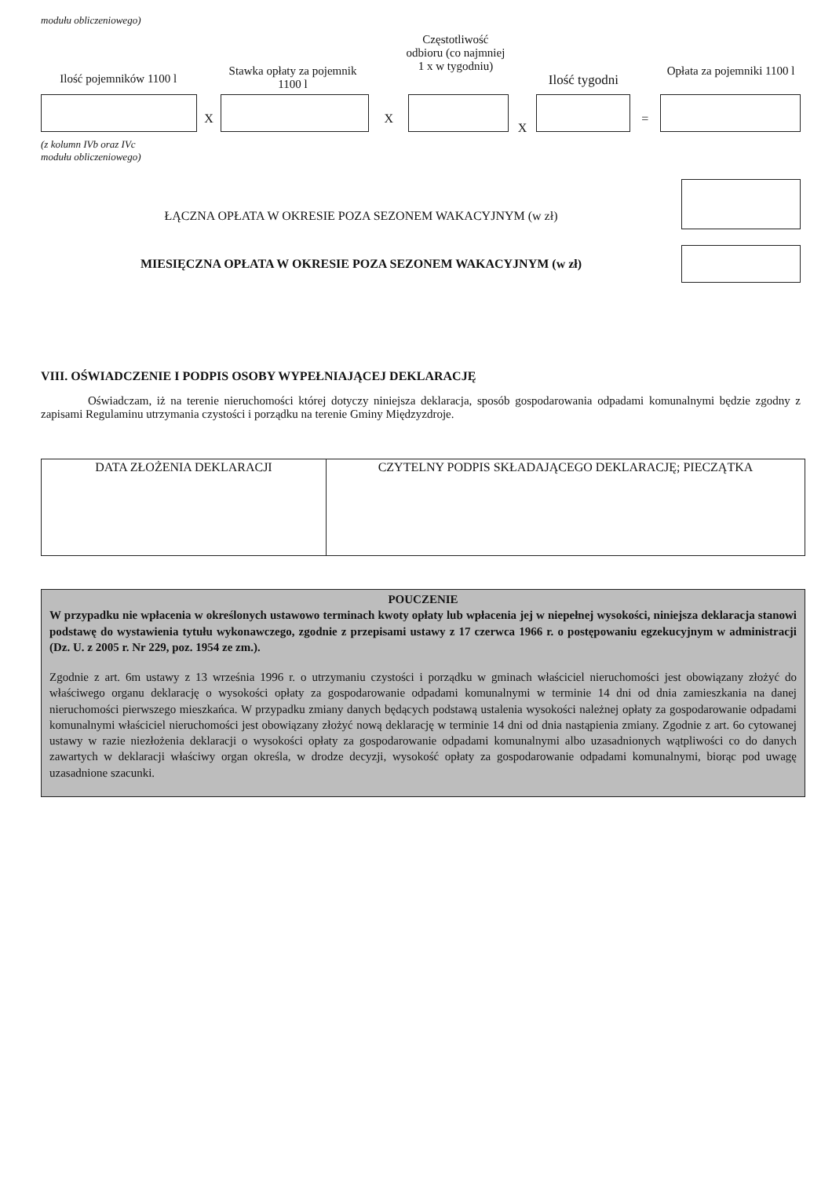modułu obliczeniowego)
Ilość pojemników 1100 l
Stawka opłaty za pojemnik 1100 l
Częstotliwość odbioru (co najmniej 1 x w tygodniu)
Ilość tygodni
Opłata za pojemniki 1100 l
X X
X
=
(z kolumn IVb oraz IVc
modułu obliczeniowego)
ŁĄCZNA OPŁATA W OKRESIE POZA SEZONEM WAKACYJNYM (w zł)
MIESIĘCZNA OPŁATA W OKRESIE POZA SEZONEM WAKACYJNYM (w zł)
VIII. OŚWIADCZENIE I PODPIS OSOBY WYPEŁNIAJĄCEJ DEKLARACJĘ
Oświadczam, iż na terenie nieruchomości której dotyczy niniejsza deklaracja, sposób gospodarowania odpadami komunalnymi będzie zgodny z zapisami Regulaminu utrzymania czystości i porządku na terenie Gminy Międzyzdroje.
| DATA ZŁOŻENIA DEKLARACJI | CZYTELNY PODPIS SKŁADAJĄCEGO DEKLARACJĘ; PIECZĄTKA |
POUCZENIE
W przypadku nie wpłacenia w określonych ustawowo terminach kwoty opłaty lub wpłacenia jej w niepełnej wysokości, niniejsza deklaracja stanowi podstawę do wystawienia tytułu wykonawczego, zgodnie z przepisami ustawy z 17 czerwca 1966 r. o postępowaniu egzekucyjnym w administracji (Dz. U. z 2005 r. Nr 229, poz. 1954 ze zm.).
Zgodnie z art. 6m ustawy z 13 września 1996 r. o utrzymaniu czystości i porządku w gminach właściciel nieruchomości jest obowiązany złożyć do właściwego organu deklarację o wysokości opłaty za gospodarowanie odpadami komunalnymi w terminie 14 dni od dnia zamieszkania na danej nieruchomości pierwszego mieszkańca. W przypadku zmiany danych będących podstawą ustalenia wysokości należnej opłaty za gospodarowanie odpadami komunalnymi właściciel nieruchomości jest obowiązany złożyć nową deklarację w terminie 14 dni od dnia nastąpienia zmiany. Zgodnie z art. 6o cytowanej ustawy w razie niezłożenia deklaracji o wysokości opłaty za gospodarowanie odpadami komunalnymi albo uzasadnionych wątpliwości co do danych zawartych w deklaracji właściwy organ określa, w drodze decyzji, wysokość opłaty za gospodarowanie odpadami komunalnymi, biorąc pod uwagę uzasadnione szacunki.